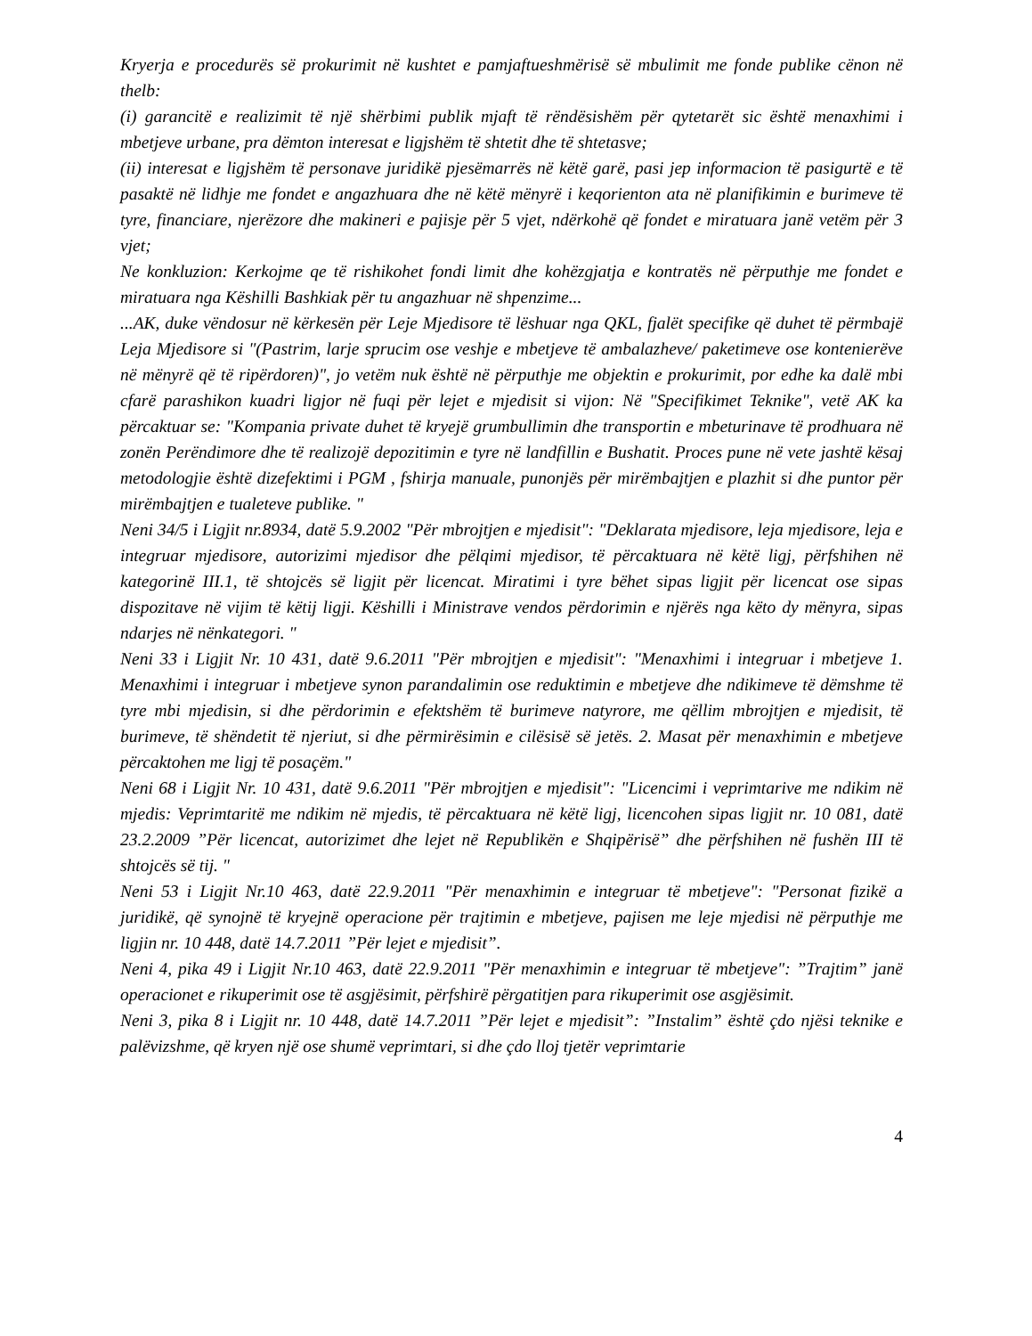Kryerja e procedurës së prokurimit në kushtet e pamjaftueshmërisë së mbulimit me fonde publike cënon në thelb:
(i) garancitë e realizimit të një shërbimi publik mjaft të rëndësishëm për qytetarët sic është menaxhimi i mbetjeve urbane, pra dëmton interesat e ligjshëm të shtetit dhe të shtetasve;
(ii) interesat e ligjshëm të personave juridikë pjesëmarrës në këtë garë, pasi jep informacion të pasigurtë e të pasaktë në lidhje me fondet e angazhuara dhe në këtë mënyrë i keqorienton ata në planifikimin e burimeve të tyre, financiare, njerëzore dhe makineri e pajisje për 5 vjet, ndërkohë që fondet e miratuara janë vetëm për 3 vjet;
Ne konkluzion: Kerkojme qe të rishikohet fondi limit dhe kohëzgjatja e kontratës në përputhje me fondet e miratuara nga Këshilli Bashkiak për tu angazhuar në shpenzime...
...AK, duke vëndosur në kërkesën për Leje Mjedisore të lëshuar nga QKL, fjalët specifike që duhet të përmbajë Leja Mjedisore si "(Pastrim, larje sprucim ose veshje e mbetjeve të ambalazheve/ paketimeve ose kontenierëve në mënyrë që të ripërdoren)", jo vetëm nuk është në përputhje me objektin e prokurimit, por edhe ka dalë mbi cfarë parashikon kuadri ligjor në fuqi për lejet e mjedisit si vijon: Në "Specifikimet Teknike", vetë AK ka përcaktuar se: "Kompania private duhet të kryejë grumbullimin dhe transportin e mbeturinave të prodhuara në zonën Perëndimore dhe të realizojë depozitimin e tyre në landfillin e Bushatit. Proces pune në vete jashtë kësaj metodologjie është dizefektimi i PGM , fshirja manuale, punonjës për mirëmbajtjen e plazhit si dhe puntor për mirëmbajtjen e tualeteve publike. "
Neni 34/5 i Ligjit nr.8934, datë 5.9.2002 "Për mbrojtjen e mjedisit": "Deklarata mjedisore, leja mjedisore, leja e integruar mjedisore, autorizimi mjedisor dhe pëlqimi mjedisor, të përcaktuara në këtë ligj, përfshihen në kategorinë III.1, të shtojcës së ligjit për licencat. Miratimi i tyre bëhet sipas ligjit për licencat ose sipas dispozitave në vijim të këtij ligji. Këshilli i Ministrave vendos përdorimin e njërës nga këto dy mënyra, sipas ndarjes në nënkategori. "
Neni 33 i Ligjit Nr. 10 431, datë 9.6.2011 "Për mbrojtjen e mjedisit": "Menaxhimi i integruar i mbetjeve 1. Menaxhimi i integruar i mbetjeve synon parandalimin ose reduktimin e mbetjeve dhe ndikimeve të dëmshme të tyre mbi mjedisin, si dhe përdorimin e efektshëm të burimeve natyrore, me qëllim mbrojtjen e mjedisit, të burimeve, të shëndetit të njeriut, si dhe përmirësimin e cilësisë së jetës. 2. Masat për menaxhimin e mbetjeve përcaktohen me ligj të posaçëm."
Neni 68 i Ligjit Nr. 10 431, datë 9.6.2011 "Për mbrojtjen e mjedisit": "Licencimi i veprimtarive me ndikim në mjedis: Veprimtaritë me ndikim në mjedis, të përcaktuara në këtë ligj, licencohen sipas ligjit nr. 10 081, datë 23.2.2009 ”Për licencat, autorizimet dhe lejet në Republikën e Shqipërisë” dhe përfshihen në fushën III të shtojcës së tij. "
Neni 53 i Ligjit Nr.10 463, datë 22.9.2011 "Për menaxhimin e integruar të mbetjeve": "Personat fizikë a juridikë, që synojnë të kryejnë operacione për trajtimin e mbetjeve, pajisen me leje mjedisi në përputhje me ligjin nr. 10 448, datë 14.7.2011 ”Për lejet e mjedisit”.
Neni 4, pika 49 i Ligjit Nr.10 463, datë 22.9.2011 "Për menaxhimin e integruar të mbetjeve": ”Trajtim” janë operacionet e rikuperimit ose të asgjësimit, përfshirë përgatitjen para rikuperimit ose asgjësimit.
Neni 3, pika 8 i Ligjit nr. 10 448, datë 14.7.2011 ”Për lejet e mjedisit”: ”Instalim” është çdo njësi teknike e palëvizshme, që kryen një ose shumë veprimtari, si dhe çdo lloj tjetër veprimtarie
4